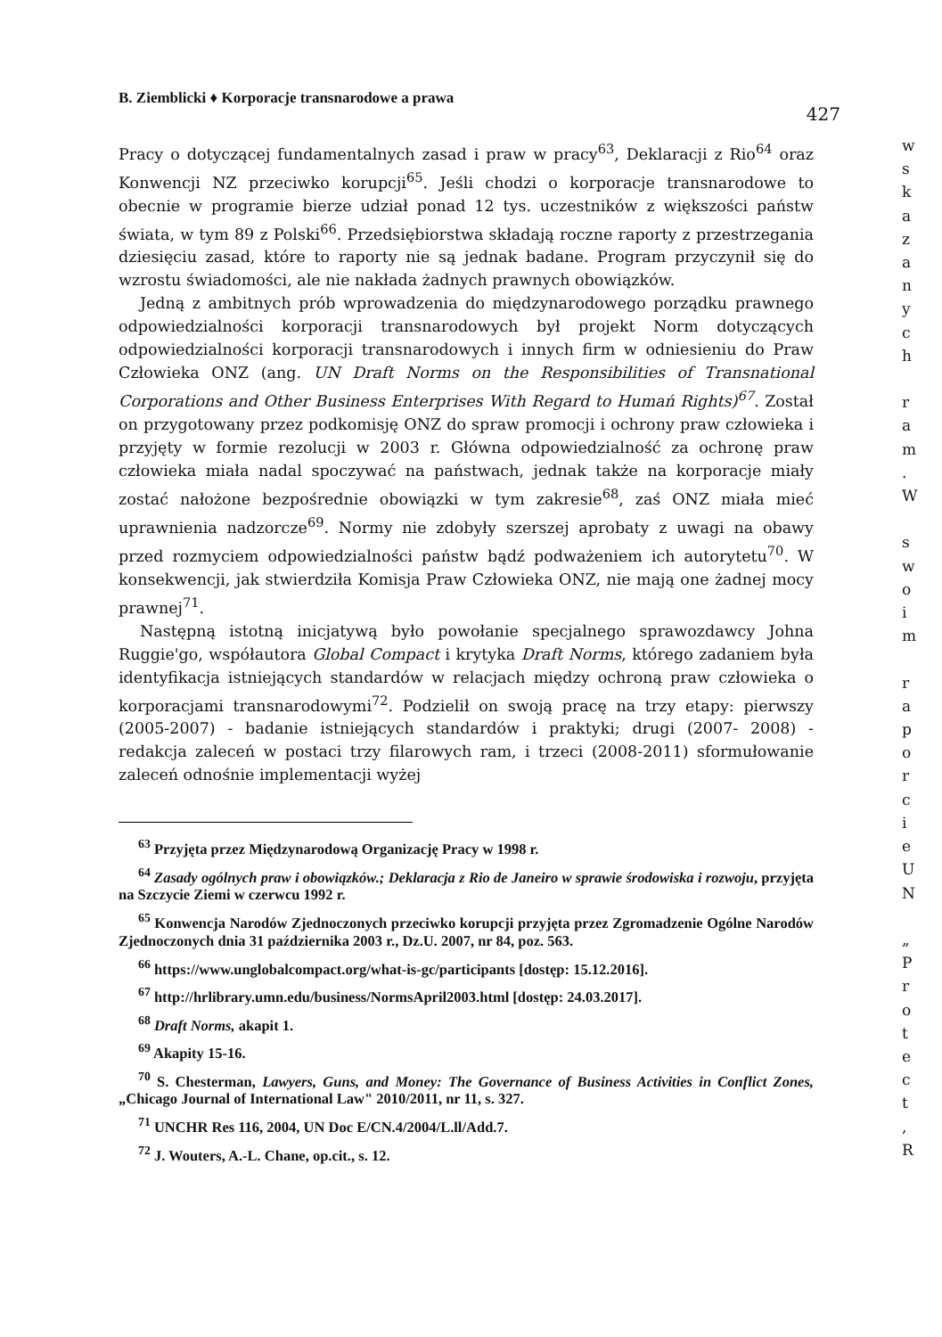B. Ziemblicki ♦ Korporacje transnarodowe a prawa 427
Pracy o dotyczącej fundamentalnych zasad i praw w pracy<sup>63</sup>, Deklaracji z Rio<sup>64</sup> oraz Konwencji NZ przeciwko korupcji<sup>65</sup>. Jeśli chodzi o korporacje transnarodowe to obecnie w programie bierze udział ponad 12 tys. uczestników z większości państw świata, w tym 89 z Polski<sup>66</sup>. Przedsiębiorstwa składają roczne raporty z przestrzegania dziesięciu zasad, które to raporty nie są jednak badane. Program przyczynił się do wzrostu świadomości, ale nie nakłada żadnych prawnych obowiązków.
Jedną z ambitnych prób wprowadzenia do międzynarodowego porządku prawnego odpowiedzialności korporacji transnarodowych był projekt Norm dotyczących odpowiedzialności korporacji transnarodowych i innych firm w odniesieniu do Praw Człowieka ONZ (ang. UN Draft Norms on the Responsibilities of Transnational Corporations and Other Business Enterprises With Regard to Humań Rights)<sup>67</sup>. Został on przygotowany przez podkomisję ONZ do spraw promocji i ochrony praw człowieka i przyjęty w formie rezolucji w 2003 r. Główna odpowiedzialność za ochronę praw człowieka miała nadal spoczywać na państwach, jednak także na korporacje miały zostać nałożone bezpośrednie obowiązki w tym zakresie<sup>68</sup>, zaś ONZ miała mieć uprawnienia nadzorcze<sup>69</sup>. Normy nie zdobyły szerszej aprobaty z uwagi na obawy przed rozmyciem odpowiedzialności państw bądź podważeniem ich autorytetu<sup>70</sup>. W konsekwencji, jak stwierdziła Komisja Praw Człowieka ONZ, nie mają one żadnej mocy prawnej<sup>71</sup>.
Następną istotną inicjatywą było powołanie specjalnego sprawozdawcy Johna Ruggie'go, współautora Global Compact i krytyka Draft Norms, którego zadaniem była identyfikacja istniejących standardów w relacjach między ochroną praw człowieka o korporacjami transnarodowymi<sup>72</sup>. Podzielił on swoją pracę na trzy etapy: pierwszy (2005-2007) - badanie istniejących standardów i praktyki; drugi (2007- 2008) - redakcja zaleceń w postaci trzy filarowych ram, i trzeci (2008-2011) sformułowanie zaleceń odnośnie implementacji wyżej
<sup>63</sup> Przyjęta przez Międzynarodową Organizację Pracy w 1998 r.
<sup>64</sup> Zasady ogólnych praw i obowiązków.; Deklaracja z Rio de Janeiro w sprawie środowiska i rozwoju, przyjęta na Szczycie Ziemi w czerwcu 1992 r.
<sup>65</sup> Konwencja Narodów Zjednoczonych przeciwko korupcji przyjęta przez Zgromadzenie Ogólne Narodów Zjednoczonych dnia 31 października 2003 r., Dz.U. 2007, nr 84, poz. 563.
<sup>66</sup> https://www.unglobalcompact.org/what-is-gc/participants [dostęp: 15.12.2016].
<sup>67</sup> http://hrlibrary.umn.edu/business/NormsApril2003.html [dostęp: 24.03.2017].
<sup>68</sup> Draft Norms, akapit 1.
<sup>69</sup> Akapity 15-16.
<sup>70</sup> S. Chesterman, Lawyers, Guns, and Money: The Governance of Business Activities in Conflict Zones, „Chicago Journal of International Law" 2010/2011, nr 11, s. 327.
<sup>71</sup> UNCHR Res 116, 2004, UN Doc E/CN.4/2004/L.ll/Add.7.
<sup>72</sup> J. Wouters, A.-L. Chane, op.cit., s. 12.
w
s
k
a
z
a
n
y
c
h
r
a
m
.
W
s
w
o
i
m
r
a
p
o
r
c
i
e
U
N
„
P
r
o
t
e
c
t
,
R